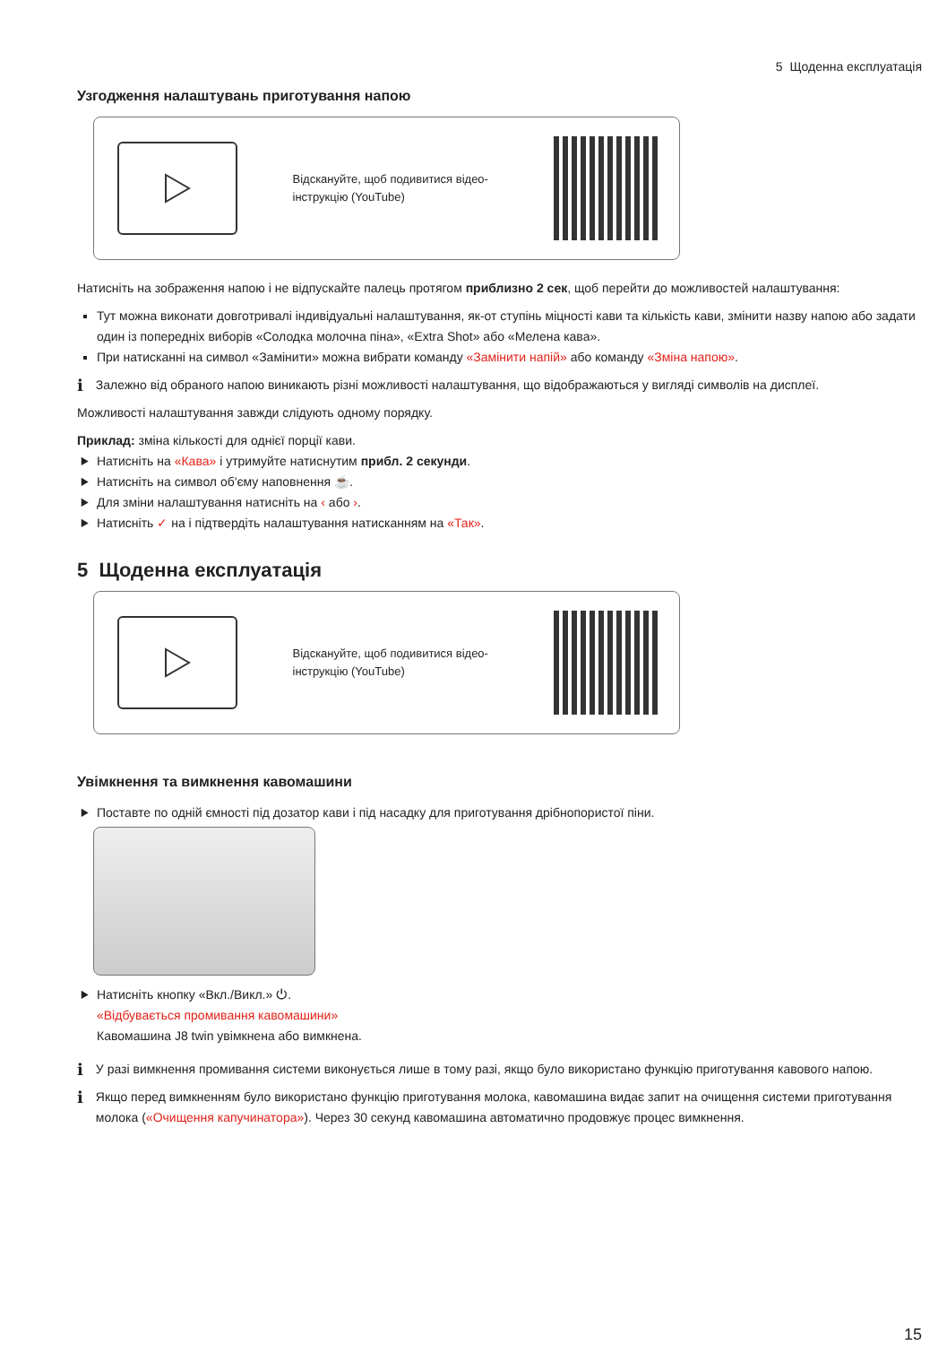5 Щоденна експлуатація
Узгодження налаштувань приготування напою
Відскануйте, щоб подивитися відео-інструкцію (YouTube)
Натисніть на зображення напою і не відпускайте палець протягом приблизно 2 сек, щоб перейти до можливостей налаштування:
Тут можна виконати довготривалі індивідуальні налаштування, як-от ступінь міцності кави та кількість кави, змінити назву напою або задати один із попередніх виборів «Солодка молочна піна», «Extra Shot» або «Мелена кава».
При натисканні на символ «Замінити» можна вибрати команду «Замінити напій» або команду «Зміна напою».
i Залежно від обраного напою виникають різні можливості налаштування, що відображаються у вигляді символів на дисплеї.
Можливості налаштування завжди слідують одному порядку.
Приклад: зміна кількості для однієї порції кави.
Натисніть на «Кава» і утримуйте натиснутим прибл. 2 секунди.
Натисніть на символ об'єму наповнення ☕.
Для зміни налаштування натисніть на ‹ або ›.
Натисніть ✓ на і підтвердіть налаштування натисканням на «Так».
5 Щоденна експлуатація
Відскануйте, щоб подивитися відео-інструкцію (YouTube)
Увімкнення та вимкнення кавомашини
Поставте по одній ємності під дозатор кави і під насадку для приготування дрібнопористої піни.
Натисніть кнопку «Вкл./Викл.» ⏻.
«Відбувається промивання кавомашини»
Кавомашина J8 twin увімкнена або вимкнена.
i У разі вимкнення промивання системи виконується лише в тому разі, якщо було використано функцію приготування кавового напою.
i Якщо перед вимкненням було використано функцію приготування молока, кавомашина видає запит на очищення системи приготування молока («Очищення капучинатора»). Через 30 секунд кавомашина автоматично продовжує процес вимкнення.
15